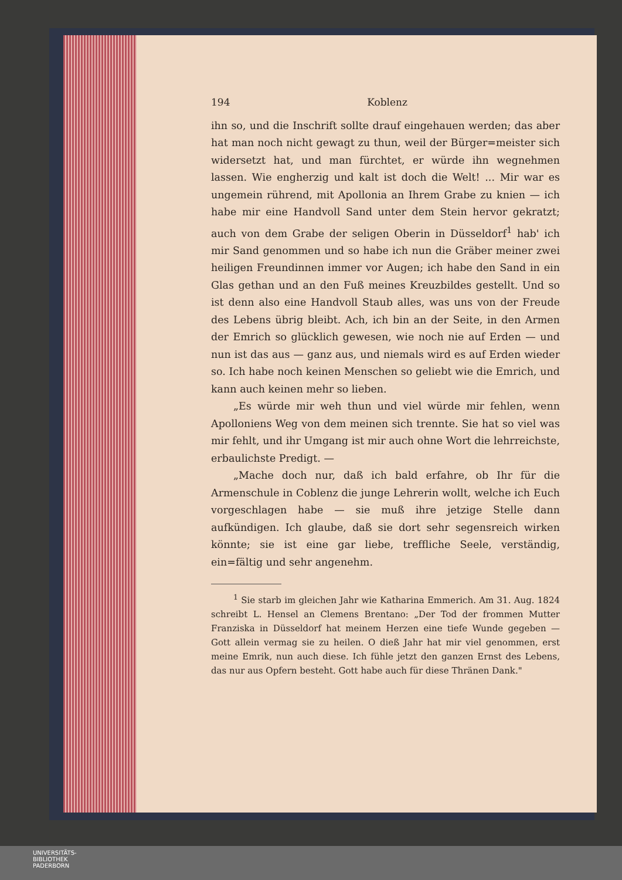194 Koblenz
ihn so, und die Inschrift sollte drauf eingehauen werden; das aber hat man noch nicht gewagt zu thun, weil der Bürger=meister sich widersetzt hat, und man fürchtet, er würde ihn wegnehmen lassen. Wie engherzig und kalt ist doch die Welt! ... Mir war es ungemein rührend, mit Apollonia an Ihrem Grabe zu knien — ich habe mir eine Handvoll Sand unter dem Stein hervor gekratzt; auch von dem Grabe der seligen Oberin in Düsseldorf<sup>1</sup> hab' ich mir Sand genommen und so habe ich nun die Gräber meiner zwei heiligen Freundinnen immer vor Augen; ich habe den Sand in ein Glas gethan und an den Fuß meines Kreuzbildes gestellt. Und so ist denn also eine Handvoll Staub alles, was uns von der Freude des Lebens übrig bleibt. Ach, ich bin an der Seite, in den Armen der Emrich so glücklich gewesen, wie noch nie auf Erden — und nun ist das aus — ganz aus, und niemals wird es auf Erden wieder so. Ich habe noch keinen Menschen so geliebt wie die Emrich, und kann auch keinen mehr so lieben.
„Es würde mir weh thun und viel würde mir fehlen, wenn Apolloniens Weg von dem meinen sich trennte. Sie hat so viel was mir fehlt, und ihr Umgang ist mir auch ohne Wort die lehrreichste, erbaulichste Predigt. —
„Mache doch nur, daß ich bald erfahre, ob Ihr für die Armenschule in Coblenz die junge Lehrerin wollt, welche ich Euch vorgeschlagen habe — sie muß ihre jetzige Stelle dann aufkündigen. Ich glaube, daß sie dort sehr segensreich wirken könnte; sie ist eine gar liebe, treffliche Seele, verständig, ein=fältig und sehr angenehm.
<sup>1</sup> Sie starb im gleichen Jahr wie Katharina Emmerich. Am 31. Aug. 1824 schreibt L. Hensel an Clemens Brentano: „Der Tod der frommen Mutter Franziska in Düsseldorf hat meinem Herzen eine tiefe Wunde gegeben — Gott allein vermag sie zu heilen. O dieß Jahr hat mir viel genommen, erst meine Emrik, nun auch diese. Ich fühle jetzt den ganzen Ernst des Lebens, das nur aus Opfern besteht. Gott habe auch für diese Thränen Dank."
UNIVERSITÄTS-
BIBLIOTHEK
PADERBORN